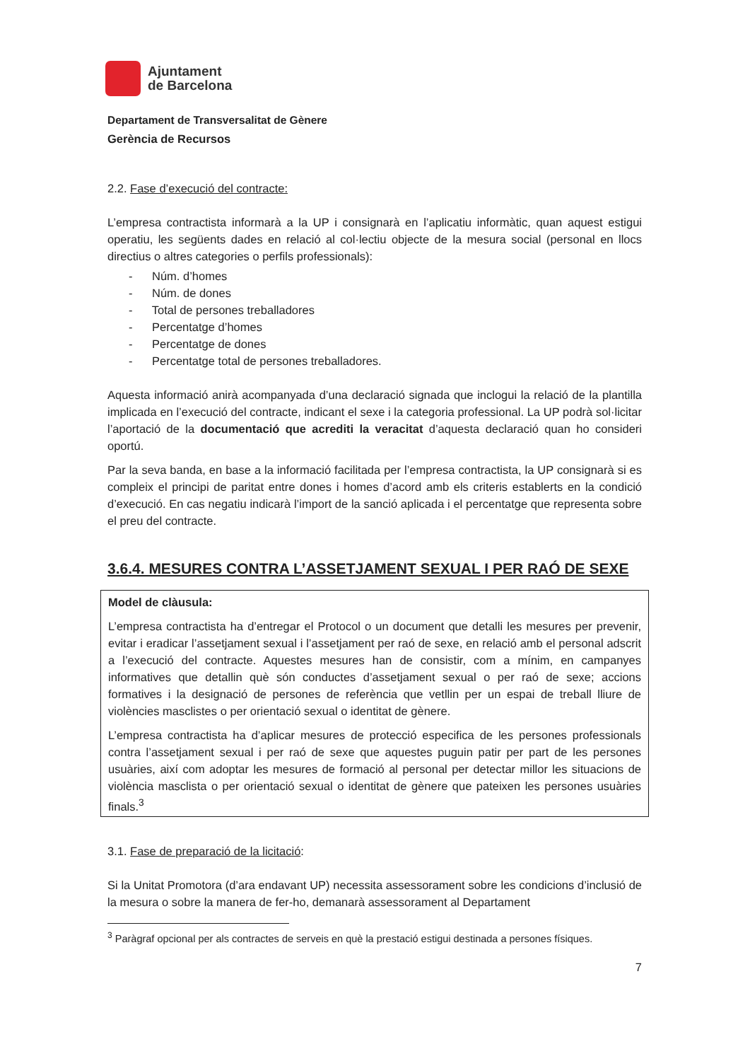Ajuntament
de Barcelona
Departament de Transversalitat de Gènere
Gerència de Recursos
2.2. Fase d’execució del contracte:
L’empresa contractista informarà a la UP i consignarà en l’aplicatiu informàtic, quan aquest estigui operatiu, les següents dades en relació al col·lectiu objecte de la mesura social (personal en llocs directius o altres categories o perfils professionals):
- Núm. d’homes
- Núm. de dones
- Total de persones treballadores
- Percentatge d’homes
- Percentatge de dones
- Percentatge total de persones treballadores.
Aquesta informació anirà acompanyada d’una declaració signada que inclogui la relació de la plantilla implicada en l’execució del contracte, indicant el sexe i la categoria professional. La UP podrà sol·licitar l’aportació de la documentació que acrediti la veracitat d’aquesta declaració quan ho consideri oportú.
Par la seva banda, en base a la informació facilitada per l’empresa contractista, la UP consignarà si es compleix el principi de paritat entre dones i homes d’acord amb els criteris establerts en la condició d’execució. En cas negatiu indicarà l’import de la sanció aplicada i el percentatge que representa sobre el preu del contracte.
3.6.4. MESURES CONTRA L’ASSETJAMENT SEXUAL I PER RAÓ DE SEXE
Model de clàusula:
L’empresa contractista ha d’entregar el Protocol o un document que detalli les mesures per prevenir, evitar i eradicar l’assetjament sexual i l’assetjament per raó de sexe, en relació amb el personal adscrit a l’execució del contracte. Aquestes mesures han de consistir, com a mínim, en campanyes informatives que detallin què són conductes d’assetjament sexual o per raó de sexe; accions formatives i la designació de persones de referència que vetllin per un espai de treball lliure de violències masclistes o per orientació sexual o identitat de gènere.
L’empresa contractista ha d’aplicar mesures de protecció especifica de les persones professionals contra l’assetjament sexual i per raó de sexe que aquestes puguin patir per part de les persones usuàries, així com adoptar les mesures de formació al personal per detectar millor les situacions de violència masclista o per orientació sexual o identitat de gènere que pateixen les persones usuàries finals.<sup>3</sup>
3.1. Fase de preparació de la licitació:
Si la Unitat Promotora (d’ara endavant UP) necessita assessorament sobre les condicions d’inclusió de la mesura o sobre la manera de fer-ho, demanarà assessorament al Departament
<sup>3</sup> Paràgraf opcional per als contractes de serveis en què la prestació estigui destinada a persones físiques.
7